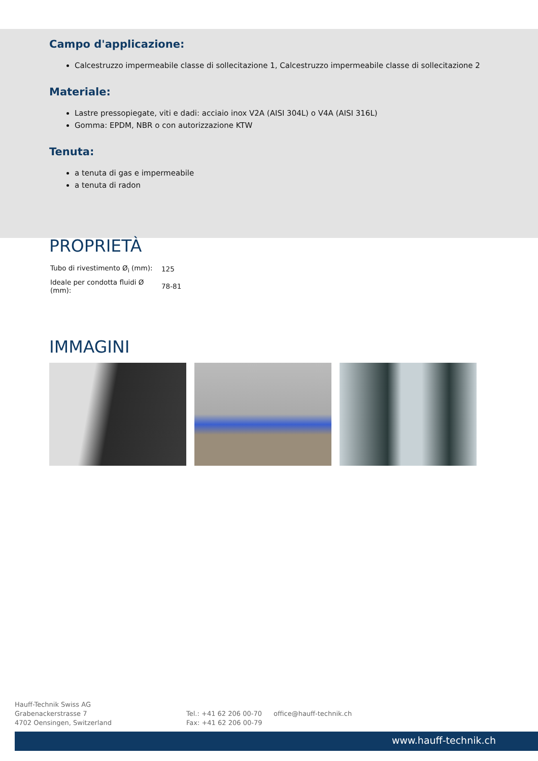Campo d'applicazione:
Calcestruzzo impermeabile classe di sollecitazione 1, Calcestruzzo impermeabile classe di sollecitazione 2
Materiale:
Lastre pressopiegate, viti e dadi: acciaio inox V2A (AISI 304L) o V4A (AISI 316L)
Gomma: EPDM, NBR o con autorizzazione KTW
Tenuta:
a tenuta di gas e impermeabile
a tenuta di radon
PROPRIETÀ
| Tubo di rivestimento Ø<sub>i</sub> (mm): | 125 |
| Ideale per condotta fluidi Ø (mm): | 78-81 |
IMMAGINI
Hauff-Technik Swiss AG
Grabenackerstrasse 7
4702 Oensingen, Switzerland
Tel.: +41 62 206 00-70
Fax: +41 62 206 00-79
office@hauff-technik.ch
www.hauff-technik.ch